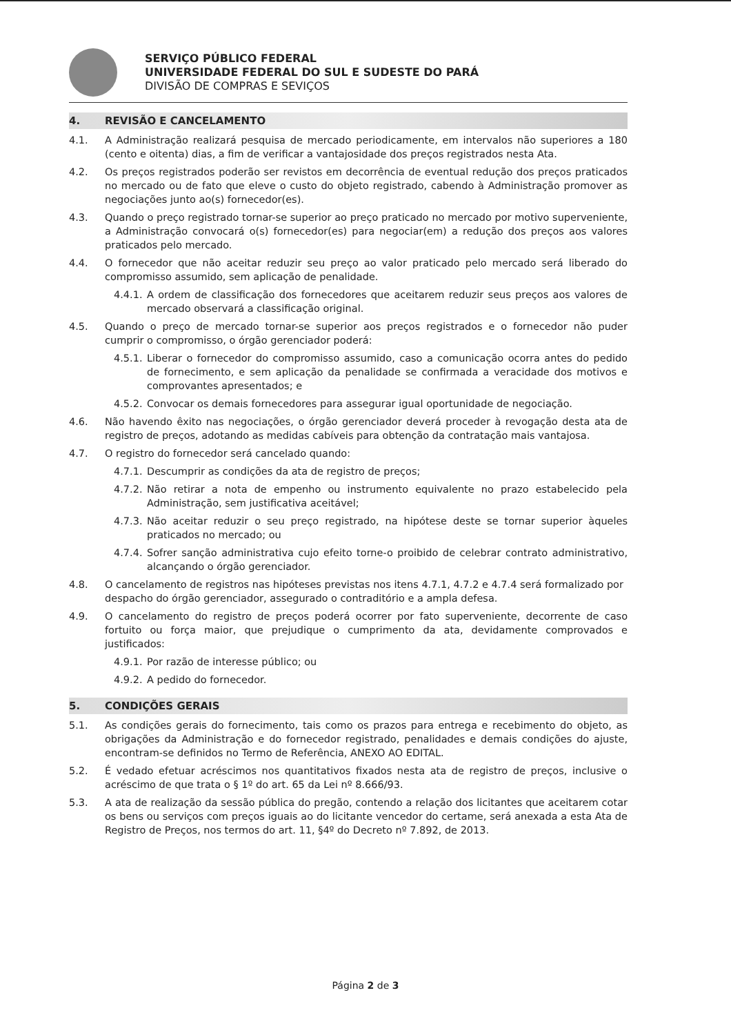SERVIÇO PÚBLICO FEDERAL
UNIVERSIDADE FEDERAL DO SUL E SUDESTE DO PARÁ
DIVISÃO DE COMPRAS E SEVIÇOS
4. REVISÃO E CANCELAMENTO
4.1. A Administração realizará pesquisa de mercado periodicamente, em intervalos não superiores a 180 (cento e oitenta) dias, a fim de verificar a vantajosidade dos preços registrados nesta Ata.
4.2. Os preços registrados poderão ser revistos em decorrência de eventual redução dos preços praticados no mercado ou de fato que eleve o custo do objeto registrado, cabendo à Administração promover as negociações junto ao(s) fornecedor(es).
4.3. Quando o preço registrado tornar-se superior ao preço praticado no mercado por motivo superveniente, a Administração convocará o(s) fornecedor(es) para negociar(em) a redução dos preços aos valores praticados pelo mercado.
4.4. O fornecedor que não aceitar reduzir seu preço ao valor praticado pelo mercado será liberado do compromisso assumido, sem aplicação de penalidade.
4.4.1.
A ordem de classificação dos fornecedores que aceitarem reduzir seus preços aos valores de mercado observará a classificação original.
4.5. Quando o preço de mercado tornar-se superior aos preços registrados e o fornecedor não puder cumprir o compromisso, o órgão gerenciador poderá:
4.5.1.
Liberar o fornecedor do compromisso assumido, caso a comunicação ocorra antes do pedido de fornecimento, e sem aplicação da penalidade se confirmada a veracidade dos motivos e comprovantes apresentados; e
4.5.2.
Convocar os demais fornecedores para assegurar igual oportunidade de negociação.
4.6. Não havendo êxito nas negociações, o órgão gerenciador deverá proceder à revogação desta ata de registro de preços, adotando as medidas cabíveis para obtenção da contratação mais vantajosa.
4.7. O registro do fornecedor será cancelado quando:
4.7.1.
Descumprir as condições da ata de registro de preços;
4.7.2.
Não retirar a nota de empenho ou instrumento equivalente no prazo estabelecido pela Administração, sem justificativa aceitável;
4.7.3.
Não aceitar reduzir o seu preço registrado, na hipótese deste se tornar superior àqueles praticados no mercado; ou
4.7.4.
Sofrer sanção administrativa cujo efeito torne-o proibido de celebrar contrato administrativo, alcançando o órgão gerenciador.
4.8. O cancelamento de registros nas hipóteses previstas nos itens 4.7.1, 4.7.2 e 4.7.4 será formalizado por despacho do órgão gerenciador, assegurado o contraditório e a ampla defesa.
4.9. O cancelamento do registro de preços poderá ocorrer por fato superveniente, decorrente de caso fortuito ou força maior, que prejudique o cumprimento da ata, devidamente comprovados e justificados:
4.9.1.
Por razão de interesse público; ou
4.9.2.
A pedido do fornecedor.
5. CONDIÇÕES GERAIS
5.1. As condições gerais do fornecimento, tais como os prazos para entrega e recebimento do objeto, as obrigações da Administração e do fornecedor registrado, penalidades e demais condições do ajuste, encontram-se definidos no Termo de Referência, ANEXO AO EDITAL.
5.2. É vedado efetuar acréscimos nos quantitativos fixados nesta ata de registro de preços, inclusive o acréscimo de que trata o § 1º do art. 65 da Lei nº 8.666/93.
5.3. A ata de realização da sessão pública do pregão, contendo a relação dos licitantes que aceitarem cotar os bens ou serviços com preços iguais ao do licitante vencedor do certame, será anexada a esta Ata de Registro de Preços, nos termos do art. 11, §4º do Decreto nº 7.892, de 2013.
Página 2 de 3